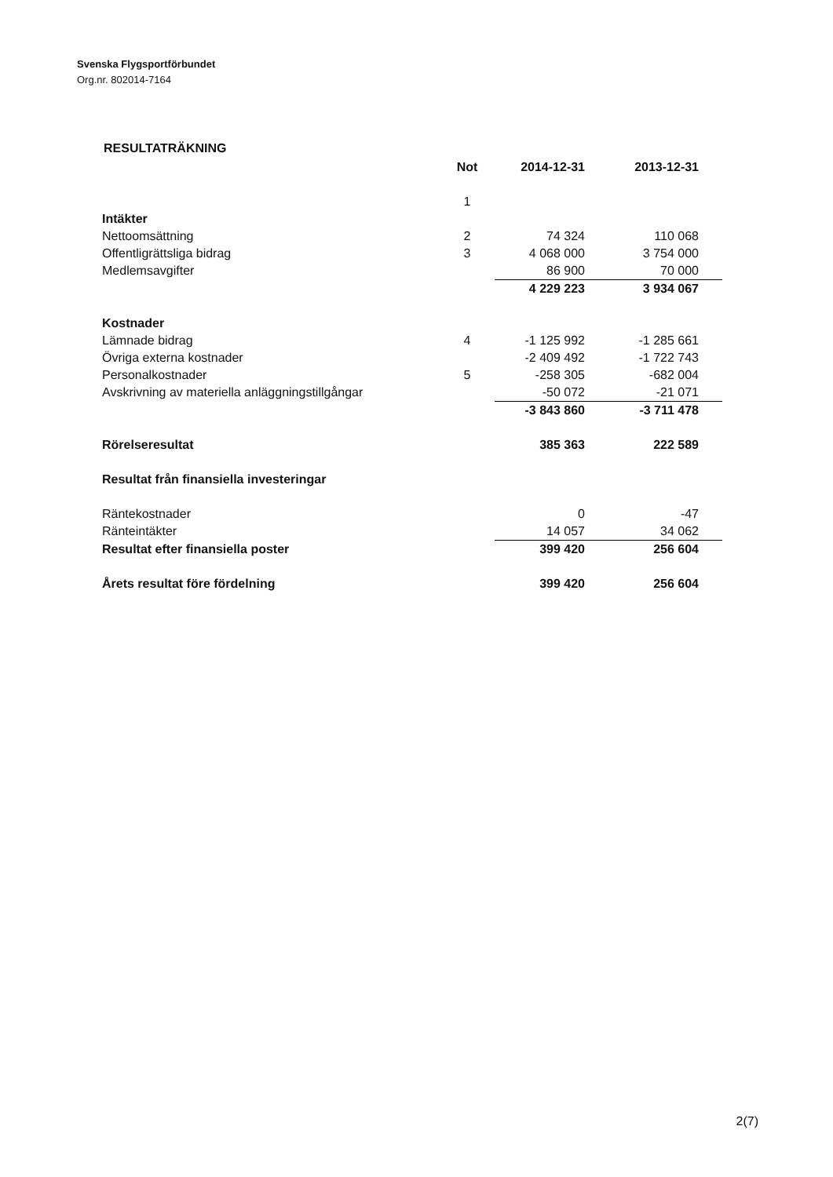Svenska Flygsportförbundet
Org.nr. 802014-7164
RESULTATRÄKNING
| | Not | 2014-12-31 | 2013-12-31 |
| | 1 | | |
| Intäkter | | | |
| Nettoomsättning | 2 | 74 324 | 110 068 |
| Offentligrättsliga bidrag | 3 | 4 068 000 | 3 754 000 |
| Medlemsavgifter | | 86 900 | 70 000 |
| | | 4 229 223 | 3 934 067 |
| Kostnader | | | |
| Lämnade bidrag | 4 | -1 125 992 | -1 285 661 |
| Övriga externa kostnader | | -2 409 492 | -1 722 743 |
| Personalkostnader | 5 | -258 305 | -682 004 |
| Avskrivning av materiella anläggningstillgångar | | -50 072 | -21 071 |
| | | -3 843 860 | -3 711 478 |
| Rörelseresultat | | 385 363 | 222 589 |
| Resultat från finansiella investeringar | | | |
| Räntekostnader | | 0 | -47 |
| Ränteintäkter | | 14 057 | 34 062 |
| Resultat efter finansiella poster | | 399 420 | 256 604 |
| Årets resultat före fördelning | | 399 420 | 256 604 |
2(7)